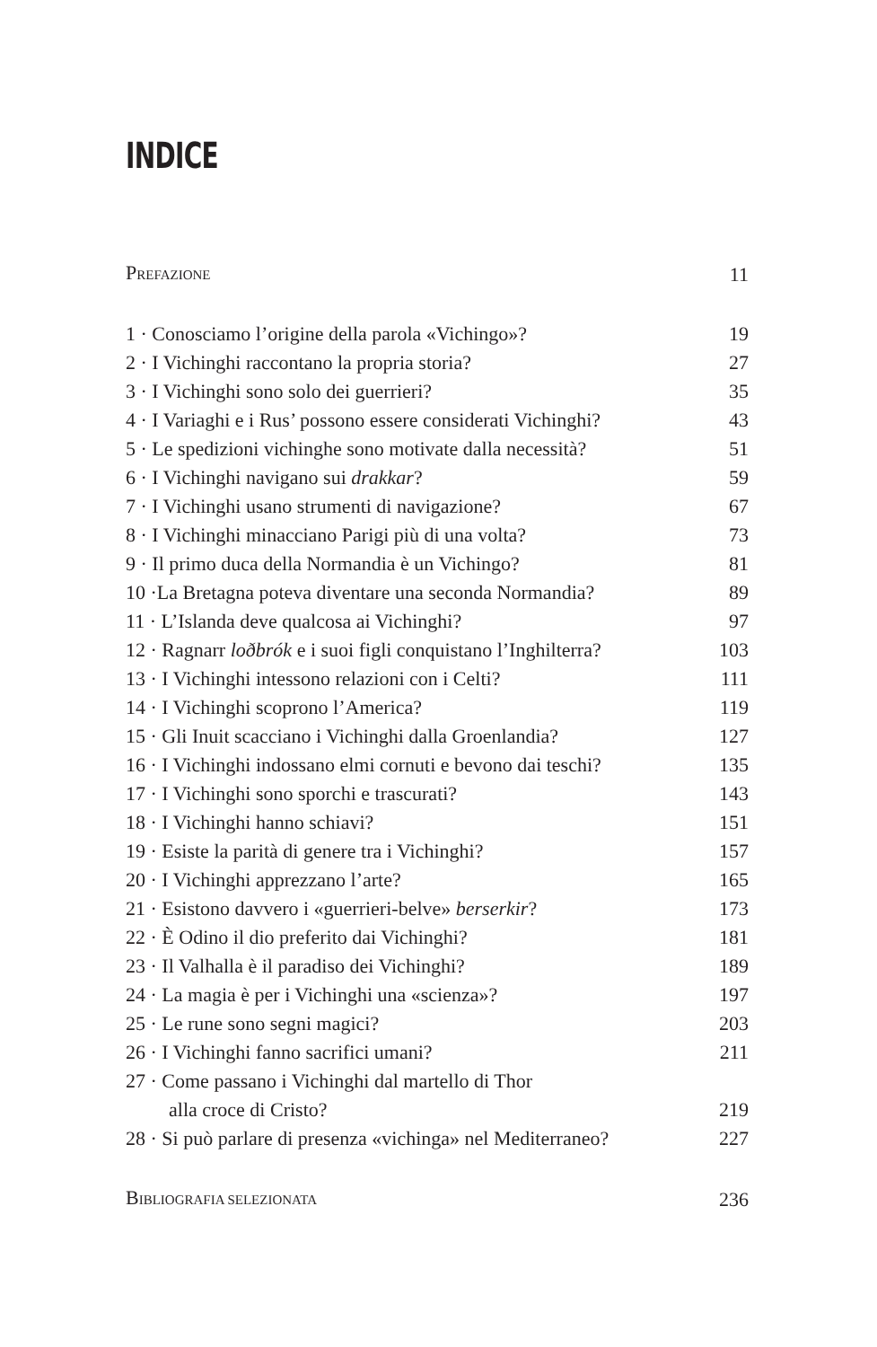INDICE
| P REFAZIONE | 11 |
| 1 · Conosciamo l’origine della parola «Vichingo»? | 19 |
| 2 · I Vichinghi raccontano la propria storia? | 27 |
| 3 · I Vichinghi sono solo dei guerrieri? | 35 |
| 4 · I Variaghi e i Rus’ possono essere considerati Vichinghi? | 43 |
| 5 · Le spedizioni vichinghe sono motivate dalla necessità? | 51 |
| 6 · I Vichinghi navigano sui drakkar ? | 59 |
| 7 · I Vichinghi usano strumenti di navigazione? | 67 |
| 8 · I Vichinghi minacciano Parigi più di una volta? | 73 |
| 9 · Il primo duca della Normandia è un Vichingo? | 81 |
| 10 ·La Bretagna poteva diventare una seconda Normandia? | 89 |
| 11 · L’Islanda deve qualcosa ai Vichinghi? | 97 |
| 12 · Ragnarr loðbrók e i suoi figli conquistano l’Inghilterra? | 103 |
| 13 · I Vichinghi intessono relazioni con i Celti? | 111 |
| 14 · I Vichinghi scoprono l’America? | 119 |
| 15 · Gli Inuit scacciano i Vichinghi dalla Groenlandia? | 127 |
| 16 · I Vichinghi indossano elmi cornuti e bevono dai teschi? | 135 |
| 17 · I Vichinghi sono sporchi e trascurati? | 143 |
| 18 · I Vichinghi hanno schiavi? | 151 |
| 19 · Esiste la parità di genere tra i Vichinghi? | 157 |
| 20 · I Vichinghi apprezzano l’arte? | 165 |
| 21 · Esistono davvero i «guerrieri-belve» berserkir ? | 173 |
| 22 · È Odino il dio preferito dai Vichinghi? | 181 |
| 23 · Il Valhalla è il paradiso dei Vichinghi? | 189 |
| 24 · La magia è per i Vichinghi una «scienza»? | 197 |
| 25 · Le rune sono segni magici? | 203 |
| 26 · I Vichinghi fanno sacrifici umani? | 211 |
| 27 · Come passano i Vichinghi dal martello di Thor alla croce di Cristo? | 219 |
| 28 · Si può parlare di presenza «vichinga» nel Mediterraneo? | 227 |
| B IBLIOGRAFIA SELEZIONATA | 236 |